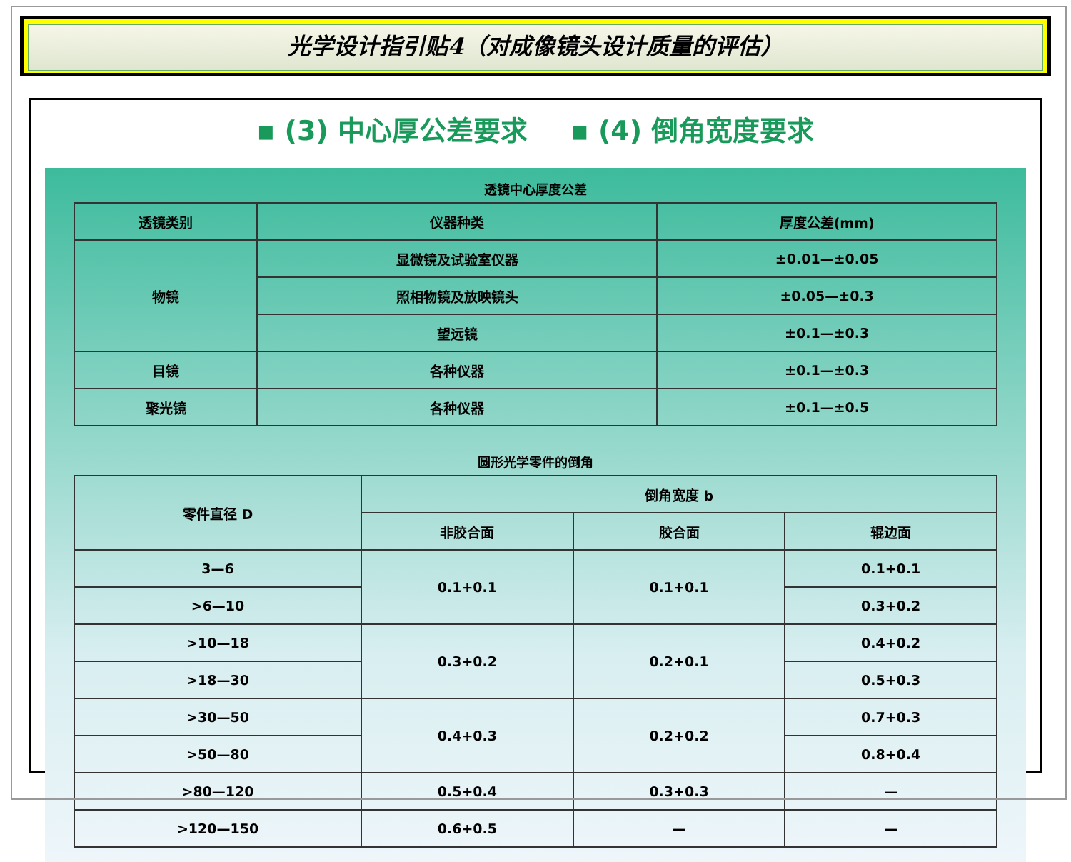光学设计指引贴4（对成像镜头设计质量的评估）
▪ (3) 中心厚公差要求 ▪ (4) 倒角宽度要求
透镜中心厚度公差
| 透镜类别 | 仪器种类 | 厚度公差(mm) |
| --- | --- | --- |
| 物镜 | 显微镜及试验室仪器 | ±0.01—±0.05 |
| | 照相物镜及放映镜头 | ±0.05—±0.3 |
| | 望远镜 | ±0.1—±0.3 |
| 目镜 | 各种仪器 | ±0.1—±0.3 |
| 聚光镜 | 各种仪器 | ±0.1—±0.5 |
圆形光学零件的倒角
| 零件直径 D | 倒角宽度 b | | |
| --- | --- | --- | --- |
| | 非胶合面 | 胶合面 | 辊边面 |
| 3—6 | 0.1+0.1 | 0.1+0.1 | 0.1+0.1 |
| >6—10 | | | 0.3+0.2 |
| >10—18 | 0.3+0.2 | 0.2+0.1 | 0.4+0.2 |
| >18—30 | | | 0.5+0.3 |
| >30—50 | 0.4+0.3 | 0.2+0.2 | 0.7+0.3 |
| >50—80 | | | 0.8+0.4 |
| >80—120 | 0.5+0.4 | 0.3+0.3 | — |
| >120—150 | 0.6+0.5 | — | — |